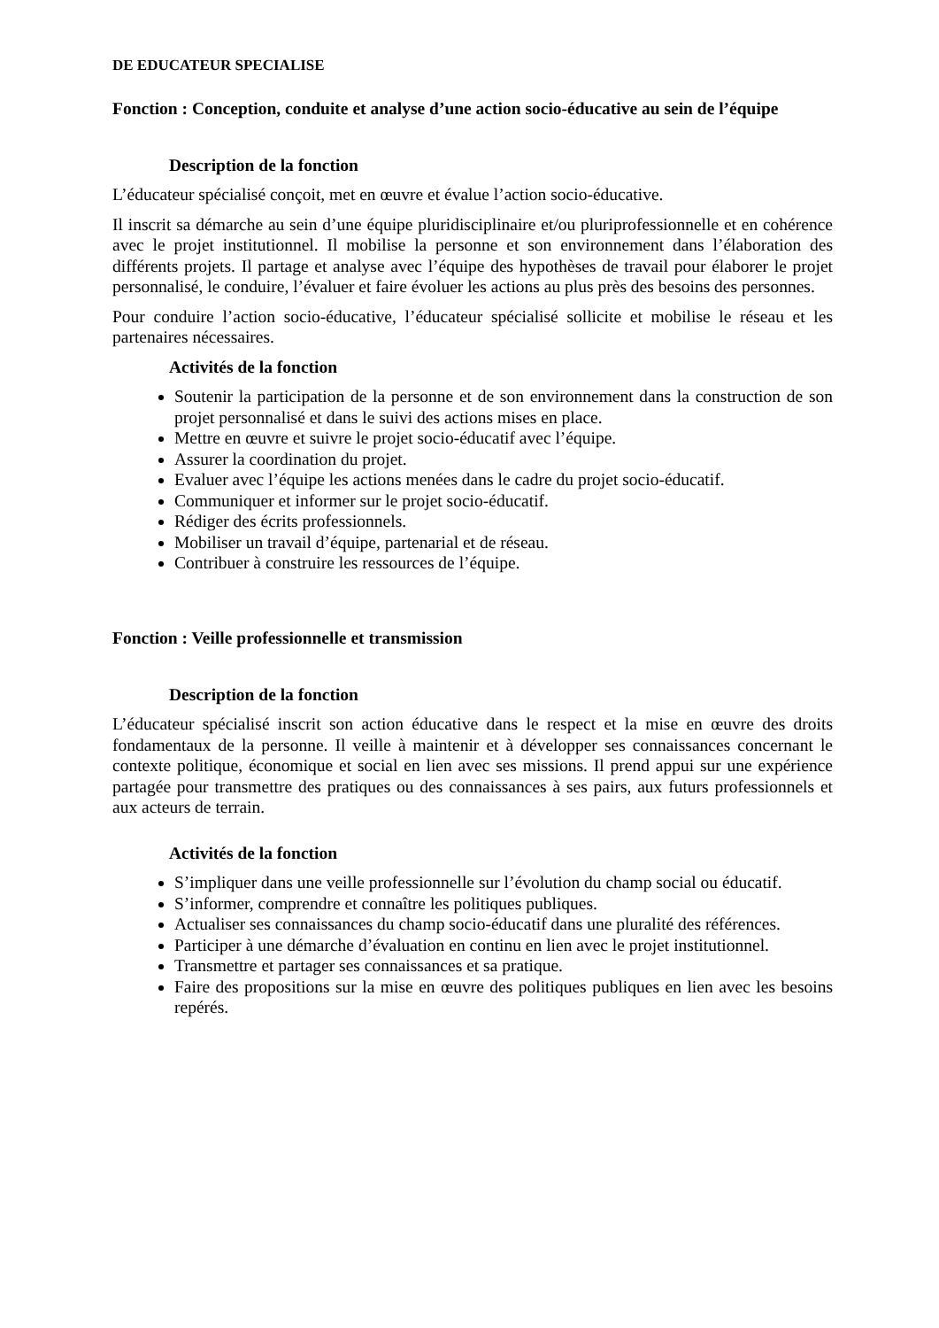DE EDUCATEUR SPECIALISE
Fonction : Conception, conduite et analyse d’une action socio-éducative au sein de l’équipe
Description de la fonction
L’éducateur spécialisé conçoit, met en œuvre et évalue l’action socio-éducative.
Il inscrit sa démarche au sein d’une équipe pluridisciplinaire et/ou pluriprofessionnelle et en cohérence avec le projet institutionnel. Il mobilise la personne et son environnement dans l’élaboration des différents projets. Il partage et analyse avec l’équipe des hypothèses de travail pour élaborer le projet personnalisé, le conduire, l’évaluer et faire évoluer les actions au plus près des besoins des personnes.
Pour conduire l’action socio-éducative, l’éducateur spécialisé sollicite et mobilise le réseau et les partenaires nécessaires.
Activités de la fonction
Soutenir la participation de la personne et de son environnement dans la construction de son projet personnalisé et dans le suivi des actions mises en place.
Mettre en œuvre et suivre le projet socio-éducatif avec l’équipe.
Assurer la coordination du projet.
Evaluer avec l’équipe les actions menées dans le cadre du projet socio-éducatif.
Communiquer et informer sur le projet socio-éducatif.
Rédiger des écrits professionnels.
Mobiliser un travail d’équipe, partenarial et de réseau.
Contribuer à construire les ressources de l’équipe.
Fonction : Veille professionnelle et transmission
Description de la fonction
L’éducateur spécialisé inscrit son action éducative dans le respect et la mise en œuvre des droits fondamentaux de la personne. Il veille à maintenir et à développer ses connaissances concernant le contexte politique, économique et social en lien avec ses missions. Il prend appui sur une expérience partagée pour transmettre des pratiques ou des connaissances à ses pairs, aux futurs professionnels et aux acteurs de terrain.
Activités de la fonction
S’impliquer dans une veille professionnelle sur l’évolution du champ social ou éducatif.
S’informer, comprendre et connaître les politiques publiques.
Actualiser ses connaissances du champ socio-éducatif dans une pluralité des références.
Participer à une démarche d’évaluation en continu en lien avec le projet institutionnel.
Transmettre et partager ses connaissances et sa pratique.
Faire des propositions sur la mise en œuvre des politiques publiques en lien avec les besoins repérés.